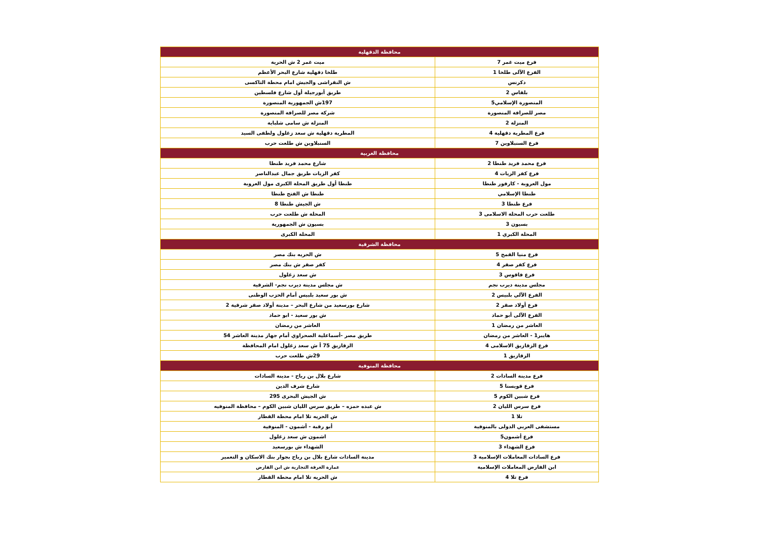| محافظة الدقهلية | |
| --- | --- |
| فرع ميت غمر 7 | ميت غمر 2 ش الحرية |
| الفرع الآلى طلخا 1 | طلخا دقهلية شارع البحر الأعظم |
| دكرنس | ش النقراشى والجيش امام محطة التاكسى |
| بلقاس 2 | طريق أبورجيلة أول شارع فلسطين |
| المنصورة الإسلامي5 | 197ش الجمهورية المنصورة |
| مصر للصرافة المنصورة | شركة مصر للصرافة المنصورة |
| المنزلة 2 | المنزلة ش سامى شلباية |
| فرع المطرية دقهلية 4 | المطرية دقهلية ش سعد زغلول ولطفى السيد |
| فرع السنبلاوين 7 | السنبلاوين ش طلعت حرب |
| محافظة الغربية | |
| فرع محمد فريد طنطا 2 | شارع محمد فريد طنطا |
| فرع كفر الزيات 4 | كفر الزيات طريق جمال عبدالناصر |
| مول العروبة - كارفور طنطا | طنطا أول طريق المحلة الكبرى مول العروبة |
| طنطا الإسلامي | طنطا ش الفتح طنطا |
| فرع طنطا 3 | ش الجيش طنطا 8 |
| طلعت حرب المحلة الاسلامى 3 | المحلة ش طلعت حرب |
| بسيون 3 | بسيون ش الجمهورية |
| المحلة الكبري 1 | المحلة الكبرى |
| محافظة الشرقية | |
| فرع منيا القمح 5 | ش الحريه بنك مصر |
| فرع كفر صقر 4 | كفر صقر ش بنك مصر |
| فرع فاقوس 3 | ش سعد زغلول |
| مجلس مدينة ديرب نجم | ش مجلس مدينة ديرب نجم- الشرقية |
| الفرع الآلي بلبيس 2 | ش بور سعيد بلبيس أمام الحزب الوطنى |
| فرع أولاد صقر 2 | شارع بورسعيد من شارع البحر – مدينة أولاد صقر شرقية 2 |
| الفرع الآلى أبو حماد | ش بور سعيد - ابو حماد |
| العاشر من رمضان 1 | العاشر من رمضان |
| هايبر1 - العاشر من رمضان | طريق مصر -أسماعلية الصحراوي أمام جهاز مدينة العاشر 54 |
| فرع الزقازيق الاسلامى 4 | الزقازيق 75 أ ش سعد زغلول امام المحافظة |
| الزقازيق 1 | 29ش طلعت حرب |
| محافظة المنوفية | |
| فرع مدينة السادات 2 | شارع بلال بن رباح - مدينة السادات |
| فرع قويسنا 5 | شارع شرف الدين |
| فرع شبين الكوم 5 | ش الجيش البحرى 295 |
| فرع سرس الليان 2 | ش عبده حمزه – طريق سرس الليان شبين الكوم – محافظة المنوفيه |
| تلا 1 | ش الحريه تلا امام محطة القطار |
| مستشفى العربي الدولى بالمنوفية | أبو رقبة - أشمون - المنوفية |
| فرع أشمون5 | اشمون ش سعد زغلول |
| فرع الشهداء 3 | الشهداء ش بورسعيد |
| فرع السادات المعاملات الإسلامية 3 | مدينة السادات شارع بلال بن رباح بجوار بنك الاسكان و التعمير |
| ابن الفارض المعاملات الإسلامية | عمارة الغرفة التجارية ش ابن الفارض |
| فرع تلا 4 | ش الحريه تلا امام محطة القطار |